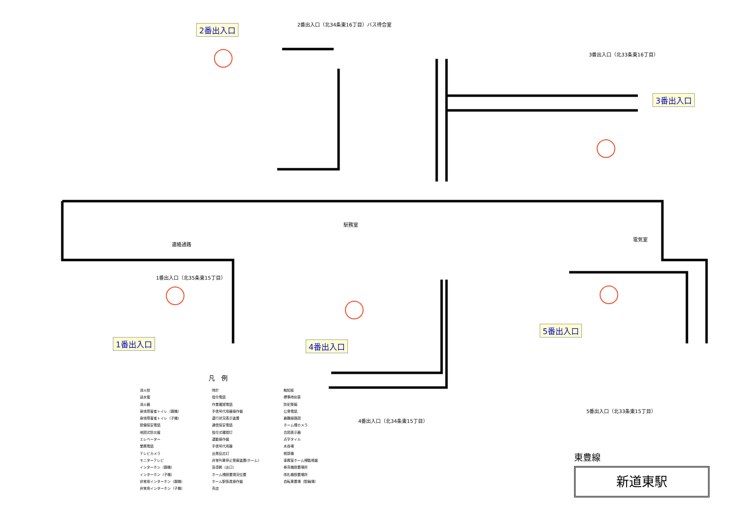2番出入口（北34条東16丁目）バス待合室
3番出入口（北33条東16丁目）
1番出入口（北35条東15丁目）
4番出入口（北34条東15丁目）
5番出入口（北33条東15丁目）
連絡通路
駅務室
電気室
2番出入口
3番出入口
1番出入口 4番出入口
5番出入口
凡　例
消火栓
送水管
消火器
身体障害者トイレ（親機）
身体障害者トイレ（子機）
設備保安電話
地図式防災盤
エレベーター
業務電話
テレビカメラ
モニターテレビ
インターホン（親機）
インターホン（子機）
非常用インターホン（親機）
非常用インターホン（子機）
時計
指令電話
作業確認電話
手信号代用器操作盤
運行状況表示装置
通信保安電話
指令式確認灯
運動操作盤
手信号代用器
出発反応灯
非常列車停止警報装置(ホーム)
盲導鈴（出口）
ホーム柵設置現況位置
ホーム駅係員操作盤
売店
触知板
標準時刻表
防犯警報
公衆電話
避難経路図
ホーム柵カメラ
合図表示器
点字タイル
水呑場
精算機
事務室ホーム柵監視盤
券売機設置場所
改札機設置場所
自転車置場（駐輪場）
東豊線
新道東駅